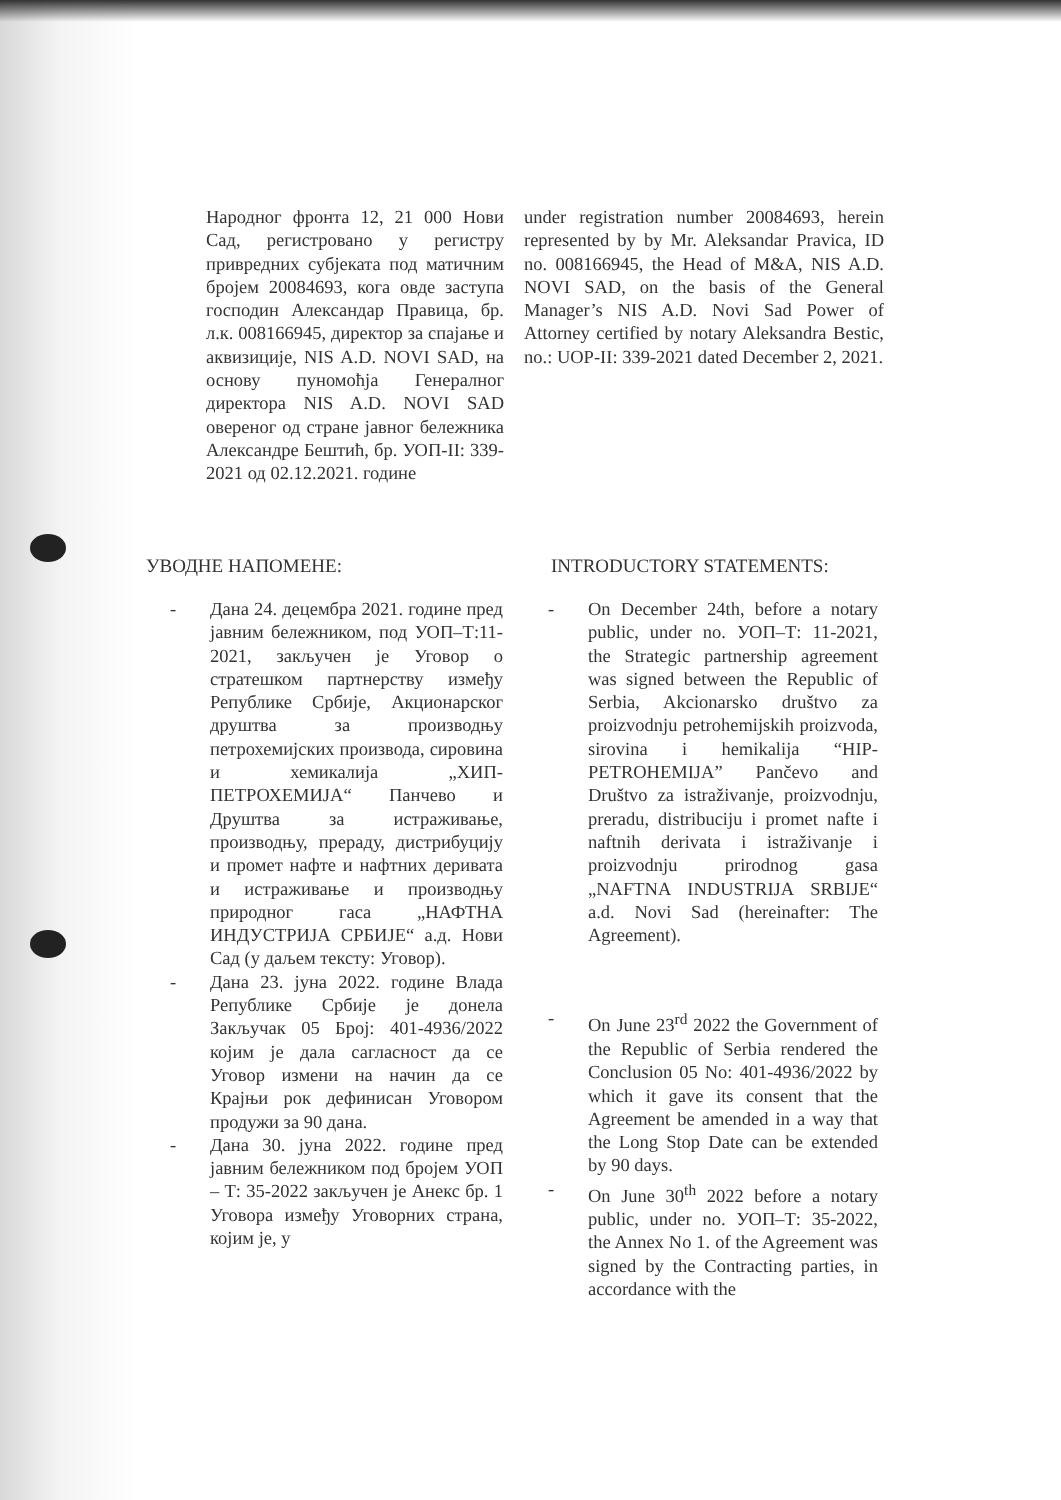Народног фронта 12, 21 000 Нови Сад, регистровано у регистру привредних субјеката под матичним бројем 20084693, кога овде заступа господин Александар Правица, бр. л.к. 008166945, директор за спајање и аквизиције, NIS A.D. NOVI SAD, на основу пуномоћја Генералног директора NIS A.D. NOVI SAD овереног од стране јавног бележника Александре Бештић, бр. УОП-II: 339-2021 од 02.12.2021. године
under registration number 20084693, herein represented by by Mr. Aleksandar Pravica, ID no. 008166945, the Head of M&A, NIS A.D. NOVI SAD, on the basis of the General Manager’s NIS A.D. Novi Sad Power of Attorney certified by notary Aleksandra Bestic, no.: UOP-II: 339-2021 dated December 2, 2021.
УВОДНЕ НАПОМЕНЕ: INTRODUCTORY STATEMENTS:
- Дана 24. децембра 2021. године пред јавним бележником, под УОП–Т:11-2021, закључен је Уговор о стратешком партнерству између Републике Србије, Акционарског друштва за производњу петрохемијских производа, сировина и хемикалија „ХИП-ПЕТРОХЕМИЈА“ Панчево и Друштва за истраживање, производњу, прераду, дистрибуцију и промет нафте и нафтних деривата и истраживање и производњу природног гаса „НАФТНА ИНДУСТРИЈА СРБИЈЕ“ а.д. Нови Сад (у даљем тексту: Уговор).
- Дана 23. јуна 2022. године Влада Републике Србије је донела Закључак 05 Број: 401-4936/2022 којим је дала сагласност да се Уговор измени на начин да се Крајњи рок дефинисан Уговором продужи за 90 дана.
- Дана 30. јуна 2022. године пред јавним бележником под бројем УОП – Т: 35-2022 закључен је Анекс бр. 1 Уговора између Уговорних страна, којим је, у
- On December 24th, before a notary public, under no. УОП–Т: 11-2021, the Strategic partnership agreement was signed between the Republic of Serbia, Akcionarsko društvo za proizvodnju petrohemijskih proizvoda, sirovina i hemikalija “HIP-PETROHEMIJA” Pančevo and Društvo za istraživanje, proizvodnju, preradu, distribuciju i promet nafte i naftnih derivata i istraživanje i proizvodnju prirodnog gasa „NAFTNA INDUSTRIJA SRBIJE“ a.d. Novi Sad (hereinafter: The Agreement).
- On June 23<sup>rd</sup> 2022 the Government of the Republic of Serbia rendered the Conclusion 05 No: 401-4936/2022 by which it gave its consent that the Agreement be amended in a way that the Long Stop Date can be extended by 90 days.
- On June 30<sup>th</sup> 2022 before a notary public, under no. УОП–Т: 35-2022, the Annex No 1. of the Agreement was signed by the Contracting parties, in accordance with the